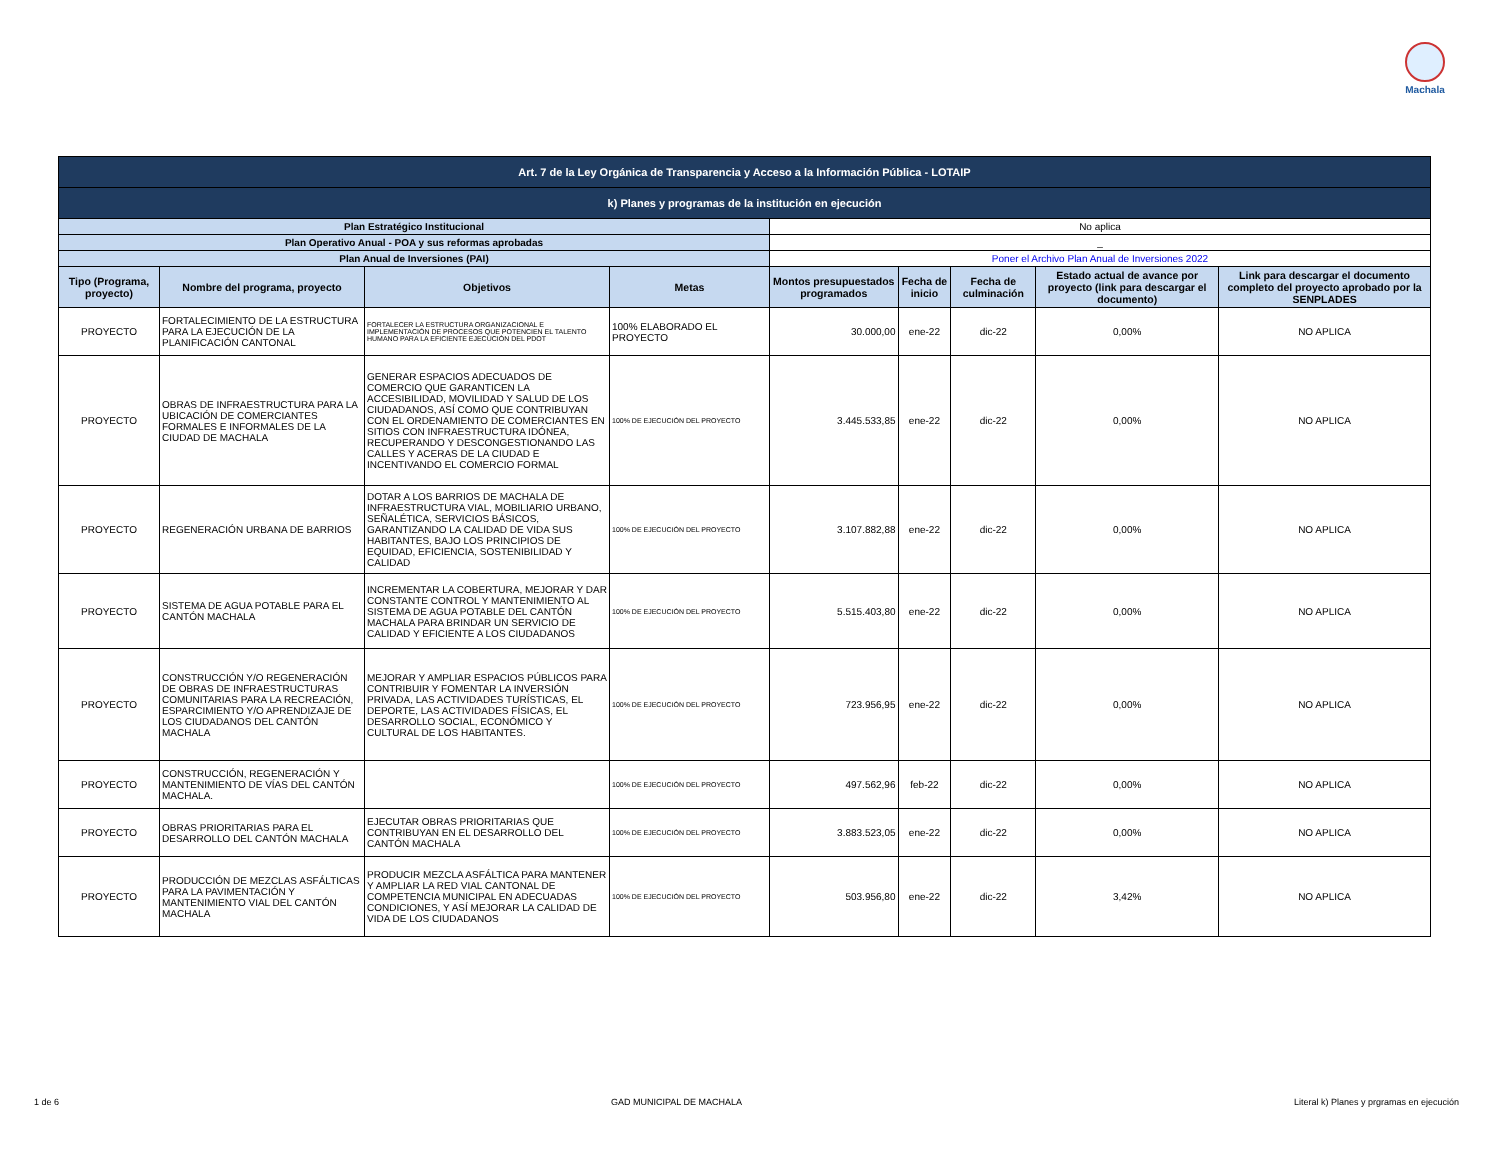Machala
| Art. 7 de la Ley Orgánica de Transparencia y Acceso a la Información Pública - LOTAIP | | | | | | | | |
| k) Planes y programas de la institución en ejecución | | | | | | | | |
| Plan Estratégico Institucional | | | | No aplica | | | | |
| Plan Operativo Anual - POA y sus reformas aprobadas | | | | _ | | | | |
| Plan Anual de Inversiones (PAI) | | | | Poner el Archivo Plan Anual de Inversiones 2022 | | | | |
| Tipo (Programa, proyecto) | Nombre del programa, proyecto | Objetivos | Metas | Montos presupuestados programados | Fecha de inicio | Fecha de culminación | Estado actual de avance por proyecto (link para descargar el documento) | Link para descargar el documento completo del proyecto aprobado por la SENPLADES |
| PROYECTO | FORTALECIMIENTO DE LA ESTRUCTURA PARA LA EJECUCIÓN DE LA PLANIFICACIÓN CANTONAL | FORTALECER LA ESTRUCTURA ORGANIZACIONAL E IMPLEMENTACIÓN DE PROCESOS QUE POTENCIEN EL TALENTO HUMANO PARA LA EFICIENTE EJECUCIÓN DEL PDOT | 100% ELABORADO EL PROYECTO | 30.000,00 | ene-22 | dic-22 | 0,00% | NO APLICA |
| PROYECTO | OBRAS DE INFRAESTRUCTURA PARA LA UBICACIÓN DE COMERCIANTES FORMALES E INFORMALES DE LA CIUDAD DE MACHALA | GENERAR ESPACIOS ADECUADOS DE COMERCIO QUE GARANTICEN LA ACCESIBILIDAD, MOVILIDAD Y SALUD DE LOS CIUDADANOS, ASÍ COMO QUE CONTRIBUYAN CON EL ORDENAMIENTO DE COMERCIANTES EN SITIOS CON INFRAESTRUCTURA IDÓNEA, RECUPERANDO Y DESCONGESTIONANDO LAS CALLES Y ACERAS DE LA CIUDAD E INCENTIVANDO EL COMERCIO FORMAL | 100% DE EJECUCIÓN DEL PROYECTO | 3.445.533,85 | ene-22 | dic-22 | 0,00% | NO APLICA |
| PROYECTO | REGENERACIÓN URBANA DE BARRIOS | DOTAR A LOS BARRIOS DE MACHALA DE INFRAESTRUCTURA VIAL, MOBILIARIO URBANO, SEÑALÉTICA, SERVICIOS BÁSICOS, GARANTIZANDO LA CALIDAD DE VIDA SUS HABITANTES, BAJO LOS PRINCIPIOS DE EQUIDAD, EFICIENCIA, SOSTENIBILIDAD Y CALIDAD | 100% DE EJECUCIÓN DEL PROYECTO | 3.107.882,88 | ene-22 | dic-22 | 0,00% | NO APLICA |
| PROYECTO | SISTEMA DE AGUA POTABLE PARA EL CANTÓN MACHALA | INCREMENTAR LA COBERTURA, MEJORAR Y DAR CONSTANTE CONTROL Y MANTENIMIENTO AL SISTEMA DE AGUA POTABLE DEL CANTÓN MACHALA PARA BRINDAR UN SERVICIO DE CALIDAD Y EFICIENTE A LOS CIUDADANOS | 100% DE EJECUCIÓN DEL PROYECTO | 5.515.403,80 | ene-22 | dic-22 | 0,00% | NO APLICA |
| PROYECTO | CONSTRUCCIÓN Y/O REGENERACIÓN DE OBRAS DE INFRAESTRUCTURAS COMUNITARIAS PARA LA RECREACIÓN, ESPARCIMIENTO Y/O APRENDIZAJE DE LOS CIUDADANOS DEL CANTÓN MACHALA | MEJORAR Y AMPLIAR ESPACIOS PÚBLICOS PARA CONTRIBUIR Y FOMENTAR LA INVERSIÓN PRIVADA, LAS ACTIVIDADES TURÍSTICAS, EL DEPORTE, LAS ACTIVIDADES FÍSICAS, EL DESARROLLO SOCIAL, ECONÓMICO Y CULTURAL DE LOS HABITANTES. | 100% DE EJECUCIÓN DEL PROYECTO | 723.956,95 | ene-22 | dic-22 | 0,00% | NO APLICA |
| PROYECTO | CONSTRUCCIÓN, REGENERACIÓN Y MANTENIMIENTO DE VÍAS DEL CANTÓN MACHALA. | | 100% DE EJECUCIÓN DEL PROYECTO | 497.562,96 | feb-22 | dic-22 | 0,00% | NO APLICA |
| PROYECTO | OBRAS PRIORITARIAS PARA EL DESARROLLO DEL CANTÓN MACHALA | EJECUTAR OBRAS PRIORITARIAS QUE CONTRIBUYAN EN EL DESARROLLO DEL CANTÓN MACHALA | 100% DE EJECUCIÓN DEL PROYECTO | 3.883.523,05 | ene-22 | dic-22 | 0,00% | NO APLICA |
| PROYECTO | PRODUCCIÓN DE MEZCLAS ASFÁLTICAS PARA LA PAVIMENTACIÓN Y MANTENIMIENTO VIAL DEL CANTÓN MACHALA | PRODUCIR MEZCLA ASFÁLTICA PARA MANTENER Y AMPLIAR LA RED VIAL CANTONAL DE COMPETENCIA MUNICIPAL EN ADECUADAS CONDICIONES, Y ASÍ MEJORAR LA CALIDAD DE VIDA DE LOS CIUDADANOS | 100% DE EJECUCIÓN DEL PROYECTO | 503.956,80 | ene-22 | dic-22 | 3,42% | NO APLICA |
1 de 6 GAD MUNICIPAL DE MACHALA Literal k) Planes y prgramas en ejecución